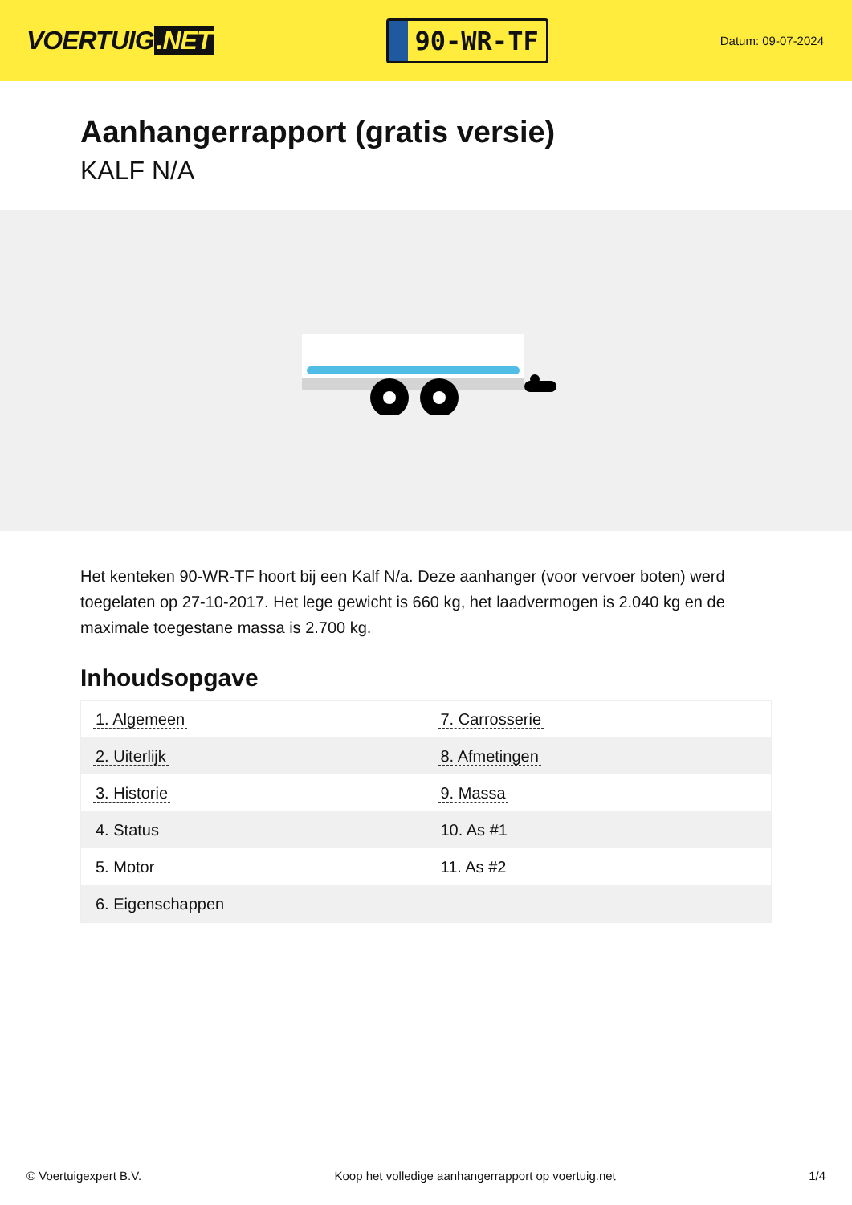VOERTUIG.NET
90-WR-TF
Datum: 09-07-2024
Aanhangerrapport (gratis versie)
KALF N/A
Het kenteken 90-WR-TF hoort bij een Kalf N/a. Deze aanhanger (voor vervoer boten) werd toegelaten op 27-10-2017. Het lege gewicht is 660 kg, het laadvermogen is 2.040 kg en de maximale toegestane massa is 2.700 kg.
Inhoudsopgave
| 1. Algemeen | 7. Carrosserie |
| 2. Uiterlijk | 8. Afmetingen |
| 3. Historie | 9. Massa |
| 4. Status | 10. As #1 |
| 5. Motor | 11. As #2 |
| 6. Eigenschappen | |
© Voertuigexpert B.V. Koop het volledige aanhangerrapport op voertuig.net 1/4